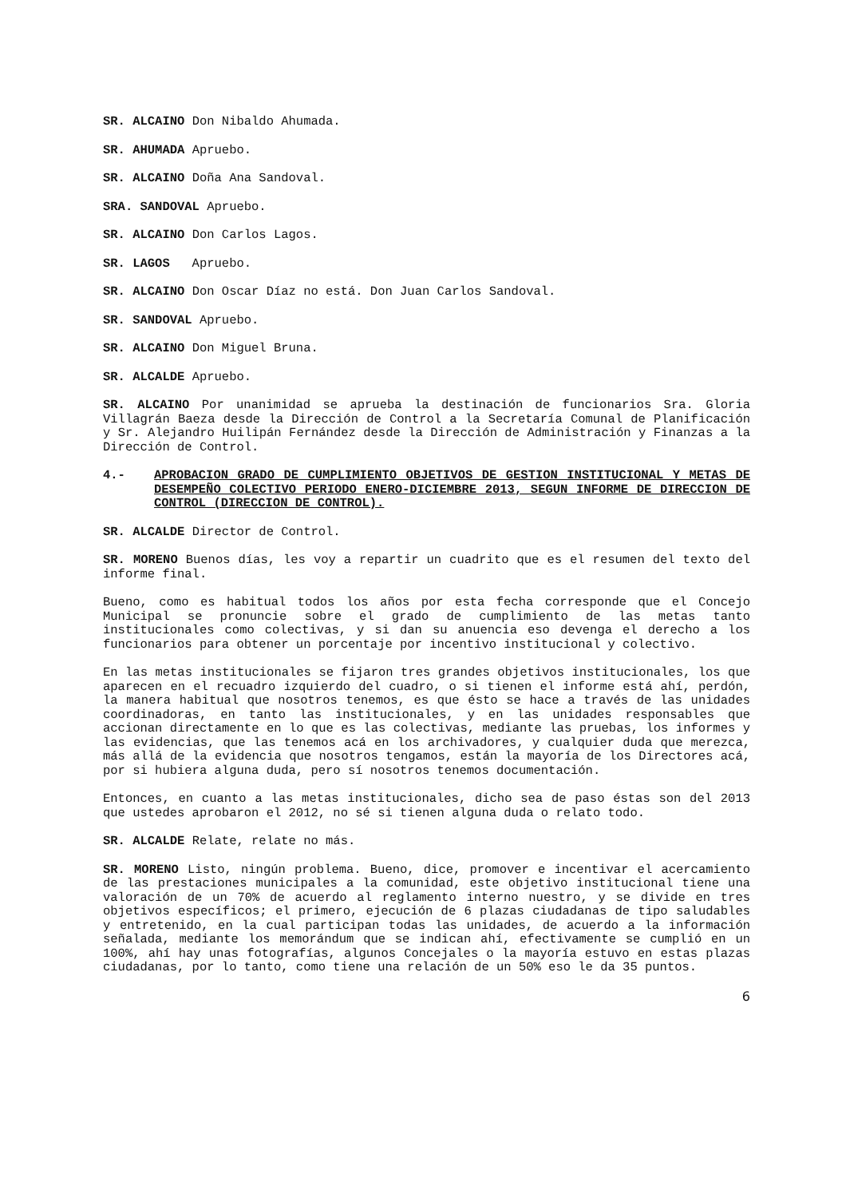SR. ALCAINO Don Nibaldo Ahumada.
SR. AHUMADA Apruebo.
SR. ALCAINO Doña Ana Sandoval.
SRA. SANDOVAL Apruebo.
SR. ALCAINO Don Carlos Lagos.
SR. LAGOS Apruebo.
SR. ALCAINO Don Oscar Díaz no está. Don Juan Carlos Sandoval.
SR. SANDOVAL Apruebo.
SR. ALCAINO Don Miguel Bruna.
SR. ALCALDE Apruebo.
SR. ALCAINO Por unanimidad se aprueba la destinación de funcionarios Sra. Gloria Villagrán Baeza desde la Dirección de Control a la Secretaría Comunal de Planificación y Sr. Alejandro Huilipán Fernández desde la Dirección de Administración y Finanzas a la Dirección de Control.
4.- APROBACION GRADO DE CUMPLIMIENTO OBJETIVOS DE GESTION INSTITUCIONAL Y METAS DE DESEMPEÑO COLECTIVO PERIODO ENERO-DICIEMBRE 2013, SEGUN INFORME DE DIRECCION DE CONTROL (DIRECCION DE CONTROL).
SR. ALCALDE Director de Control.
SR. MORENO Buenos días, les voy a repartir un cuadrito que es el resumen del texto del informe final.
Bueno, como es habitual todos los años por esta fecha corresponde que el Concejo Municipal se pronuncie sobre el grado de cumplimiento de las metas tanto institucionales como colectivas, y si dan su anuencia eso devenga el derecho a los funcionarios para obtener un porcentaje por incentivo institucional y colectivo.
En las metas institucionales se fijaron tres grandes objetivos institucionales, los que aparecen en el recuadro izquierdo del cuadro, o si tienen el informe está ahí, perdón, la manera habitual que nosotros tenemos, es que ésto se hace a través de las unidades coordinadoras, en tanto las institucionales, y en las unidades responsables que accionan directamente en lo que es las colectivas, mediante las pruebas, los informes y las evidencias, que las tenemos acá en los archivadores, y cualquier duda que merezca, más allá de la evidencia que nosotros tengamos, están la mayoría de los Directores acá, por si hubiera alguna duda, pero sí nosotros tenemos documentación.
Entonces, en cuanto a las metas institucionales, dicho sea de paso éstas son del 2013 que ustedes aprobaron el 2012, no sé si tienen alguna duda o relato todo.
SR. ALCALDE Relate, relate no más.
SR. MORENO Listo, ningún problema. Bueno, dice, promover e incentivar el acercamiento de las prestaciones municipales a la comunidad, este objetivo institucional tiene una valoración de un 70% de acuerdo al reglamento interno nuestro, y se divide en tres objetivos específicos; el primero, ejecución de 6 plazas ciudadanas de tipo saludables y entretenido, en la cual participan todas las unidades, de acuerdo a la información señalada, mediante los memorándum que se indican ahí, efectivamente se cumplió en un 100%, ahí hay unas fotografías, algunos Concejales o la mayoría estuvo en estas plazas ciudadanas, por lo tanto, como tiene una relación de un 50% eso le da 35 puntos.
6